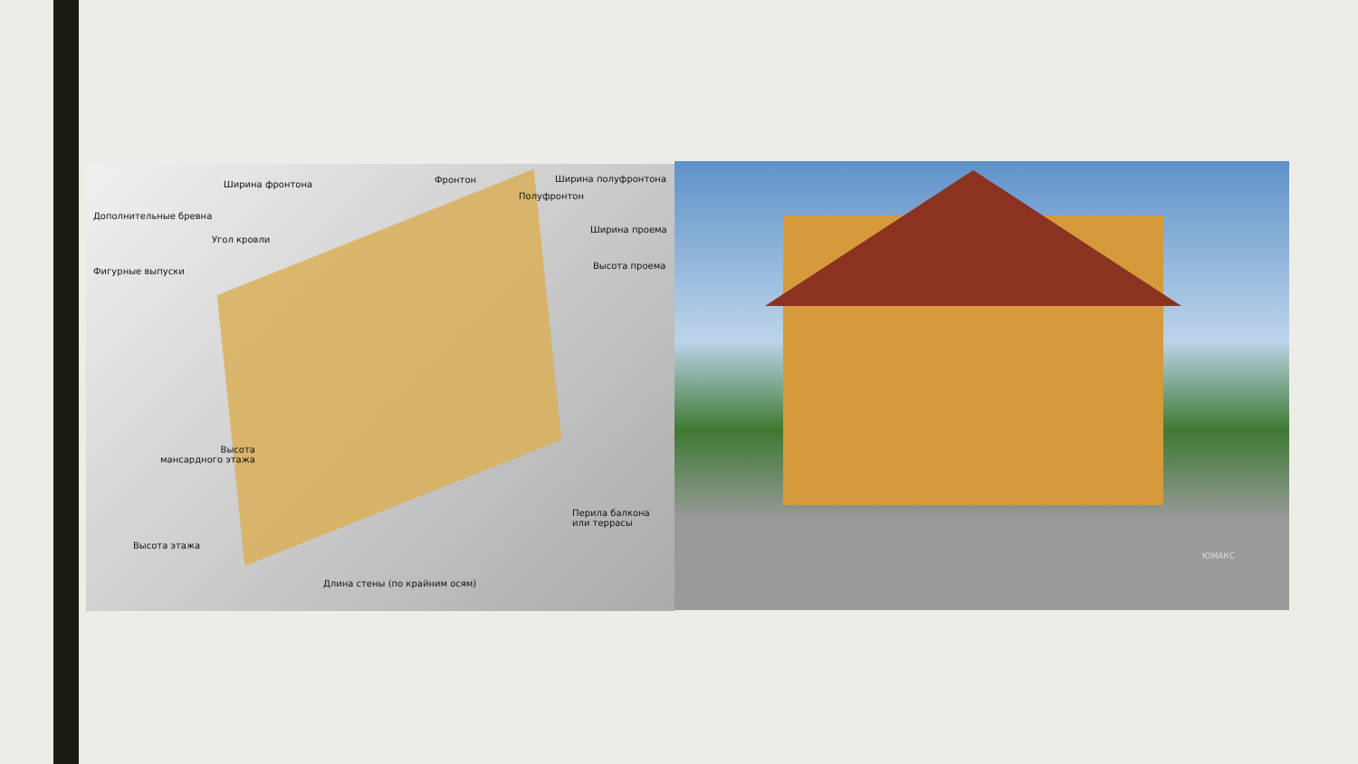Ширина фронтона Фронтон Ширина полуфронтона
Полуфронтон
Дополнительные бревна
Угол кровли
Ширина проема
Фигурные выпуски
Высота проема
Высота
мансардного этажа
Перила балкона
или террасы
Высота этажа
Длина стены (по крайним осям)
ЮМАКС